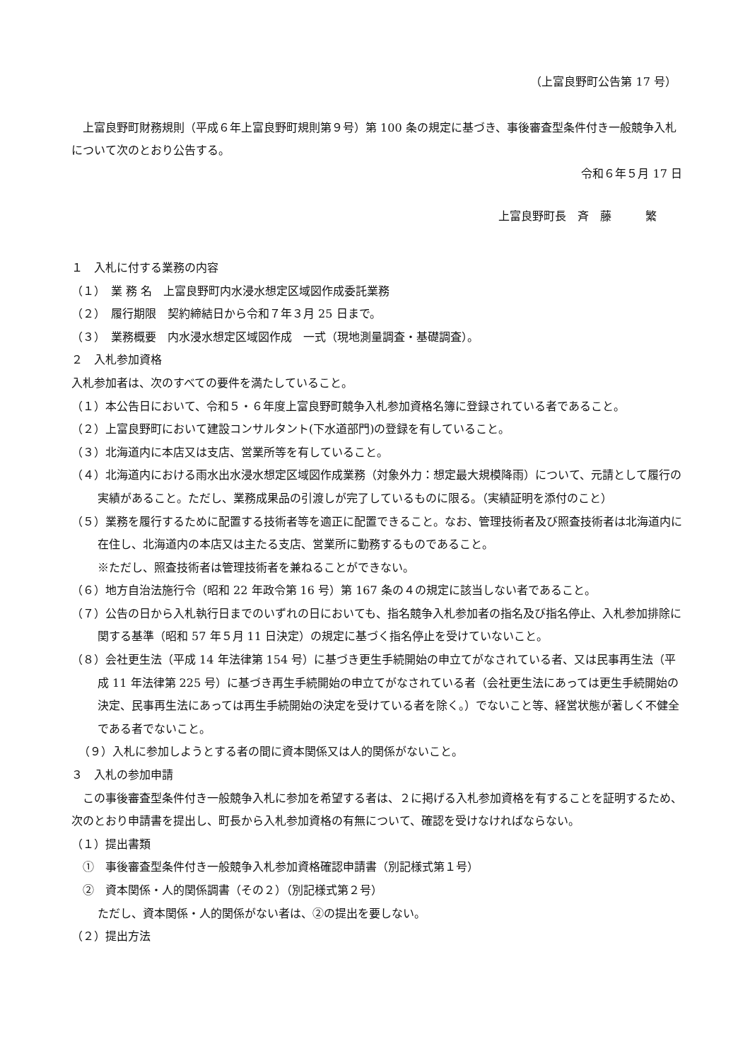（上富良野町公告第 17 号）
上富良野町財務規則（平成６年上富良野町規則第９号）第 100 条の規定に基づき、事後審査型条件付き一般競争入札について次のとおり公告する。
令和６年５月 17 日
上富良野町長　斉　藤　　　繁
１　入札に付する業務の内容
（１）　業 務 名　上富良野町内水浸水想定区域図作成委託業務
（２）　履行期限　契約締結日から令和７年３月 25 日まで。
（３）　業務概要　内水浸水想定区域図作成　一式（現地測量調査・基礎調査）。
２　入札参加資格
入札参加者は、次のすべての要件を満たしていること。
（１）本公告日において、令和５・６年度上富良野町競争入札参加資格名簿に登録されている者であること。
（２）上富良野町において建設コンサルタント(下水道部門)の登録を有していること。
（３）北海道内に本店又は支店、営業所等を有していること。
（４）北海道内における雨水出水浸水想定区域図作成業務（対象外力：想定最大規模降雨）について、元請として履行の実績があること。ただし、業務成果品の引渡しが完了しているものに限る。（実績証明を添付のこと）
（５）業務を履行するために配置する技術者等を適正に配置できること。なお、管理技術者及び照査技術者は北海道内に在住し、北海道内の本店又は主たる支店、営業所に勤務するものであること。
※ただし、照査技術者は管理技術者を兼ねることができない。
（６）地方自治法施行令（昭和 22 年政令第 16 号）第 167 条の４の規定に該当しない者であること。
（７）公告の日から入札執行日までのいずれの日においても、指名競争入札参加者の指名及び指名停止、入札参加排除に関する基準（昭和 57 年５月 11 日決定）の規定に基づく指名停止を受けていないこと。
（８）会社更生法（平成 14 年法律第 154 号）に基づき更生手続開始の申立てがなされている者、又は民事再生法（平成 11 年法律第 225 号）に基づき再生手続開始の申立てがなされている者（会社更生法にあっては更生手続開始の決定、民事再生法にあっては再生手続開始の決定を受けている者を除く。）でないこと等、経営状態が著しく不健全である者でないこと。
（９）入札に参加しようとする者の間に資本関係又は人的関係がないこと。
３　入札の参加申請
この事後審査型条件付き一般競争入札に参加を希望する者は、２に掲げる入札参加資格を有することを証明するため、次のとおり申請書を提出し、町長から入札参加資格の有無について、確認を受けなければならない。
（１）提出書類
①　事後審査型条件付き一般競争入札参加資格確認申請書（別記様式第１号）
②　資本関係・人的関係調書（その２）（別記様式第２号）
ただし、資本関係・人的関係がない者は、②の提出を要しない。
（２）提出方法